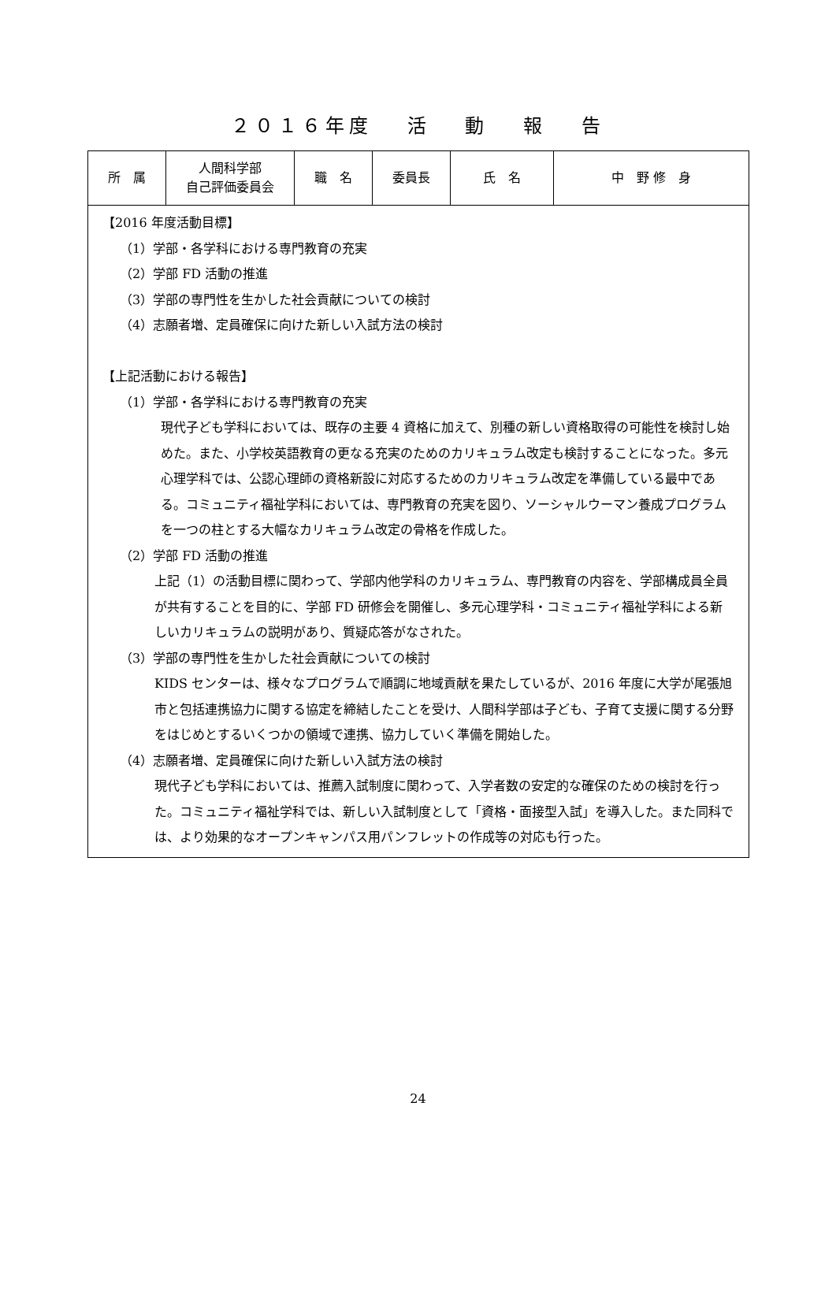２０１６年度　 活　 動　 報　 告
| 所 属 | 人間科学部 自己評価委員会 | 職 名 | 委員長 | 氏 名 | 中 野 修 身 |
| 【2016 年度活動目標】 （1）学部・各学科における専門教育の充実 （2）学部 FD 活動の推進 （3）学部の専門性を生かした社会貢献についての検討 （4）志願者増、定員確保に向けた新しい入試方法の検討 【上記活動における報告】 （1）学部・各学科における専門教育の充実 現代子ども学科においては、既存の主要 4 資格に加えて、別種の新しい資格取得の可能性を検討し始めた。また、小学校英語教育の更なる充実のためのカリキュラム改定も検討することになった。多元心理学科では、公認心理師の資格新設に対応するためのカリキュラム改定を準備している最中である。コミュニティ福祉学科においては、専門教育の充実を図り、ソーシャルウーマン養成プログラムを一つの柱とする大幅なカリキュラム改定の骨格を作成した。 （2）学部 FD 活動の推進 上記（1）の活動目標に関わって、学部内他学科のカリキュラム、専門教育の内容を、学部構成員全員が共有することを目的に、学部 FD 研修会を開催し、多元心理学科・コミュニティ福祉学科による新しいカリキュラムの説明があり、質疑応答がなされた。 （3）学部の専門性を生かした社会貢献についての検討 KIDS センターは、様々なプログラムで順調に地域貢献を果たしているが、2016 年度に大学が尾張旭市と包括連携協力に関する協定を締結したことを受け、人間科学部は子ども、子育て支援に関する分野をはじめとするいくつかの領域で連携、協力していく準備を開始した。 （4）志願者増、定員確保に向けた新しい入試方法の検討 現代子ども学科においては、推薦入試制度に関わって、入学者数の安定的な確保のための検討を行った。コミュニティ福祉学科では、新しい入試制度として「資格・面接型入試」を導入した。また同科では、より効果的なオープンキャンパス用パンフレットの作成等の対応も行った。 | | | | | |
24